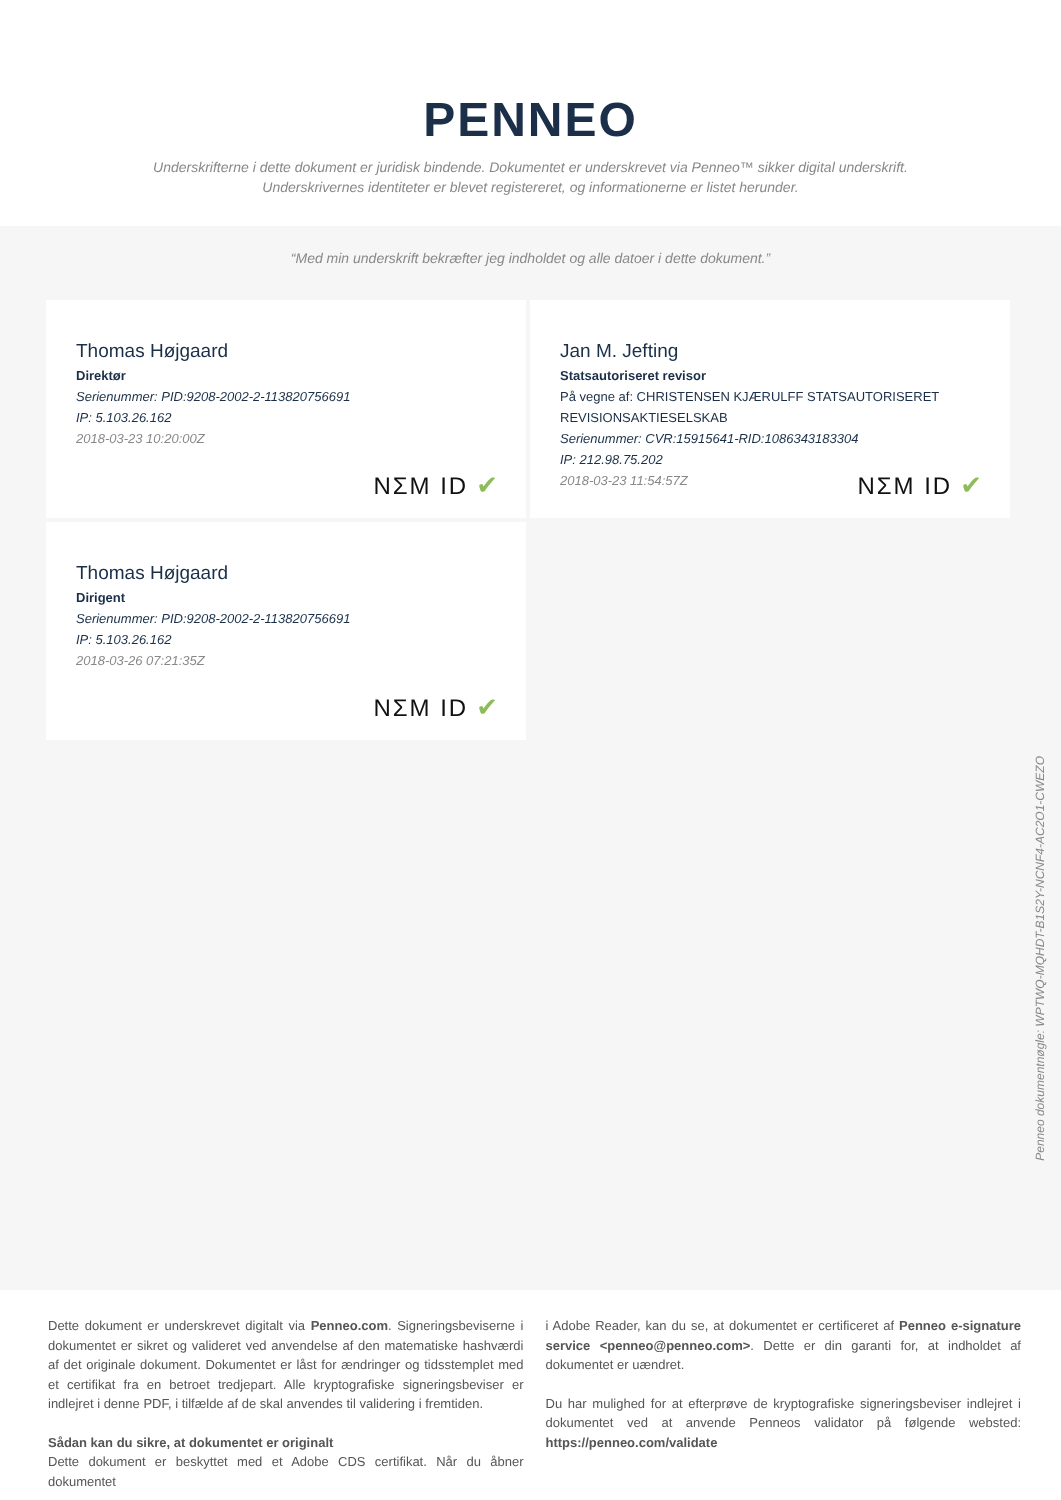PENNEO
Underskrifterne i dette dokument er juridisk bindende. Dokumentet er underskrevet via Penneo™ sikker digital underskrift.
Underskrivernes identiteter er blevet registereret, og informationerne er listet herunder.
“Med min underskrift bekræfter jeg indholdet og alle datoer i dette dokument.”
Thomas Højgaard
Direktør
Serienummer: PID:9208-2002-2-113820756691
IP: 5.103.26.162
2018-03-23 10:20:00Z
NΣM ID ✔
Jan M. Jefting
Statsautoriseret revisor
På vegne af: CHRISTENSEN KJÆRULFF STATSAUTORISERET REVISIONSAKTIESELSKAB
Serienummer: CVR:15915641-RID:1086343183304
IP: 212.98.75.202
2018-03-23 11:54:57Z
NΣM ID ✔
Thomas Højgaard
Dirigent
Serienummer: PID:9208-2002-2-113820756691
IP: 5.103.26.162
2018-03-26 07:21:35Z
NΣM ID ✔
Penneo dokumentnøgle: WPTWQ-MQHDT-B1S2Y-NCNF4-AC2O1-CWEZO
Dette dokument er underskrevet digitalt via Penneo.com. Signeringsbeviserne i dokumentet er sikret og valideret ved anvendelse af den matematiske hashværdi af det originale dokument. Dokumentet er låst for ændringer og tidsstemplet med et certifikat fra en betroet tredjepart. Alle kryptografiske signeringsbeviser er indlejret i denne PDF, i tilfælde af de skal anvendes til validering i fremtiden.
Sådan kan du sikre, at dokumentet er originalt
Dette dokument er beskyttet med et Adobe CDS certifikat. Når du åbner dokumentet
i Adobe Reader, kan du se, at dokumentet er certificeret af Penneo e-signature service <penneo@penneo.com>. Dette er din garanti for, at indholdet af dokumentet er uændret.
Du har mulighed for at efterprøve de kryptografiske signeringsbeviser indlejret i dokumentet ved at anvende Penneos validator på følgende websted: https://penneo.com/validate